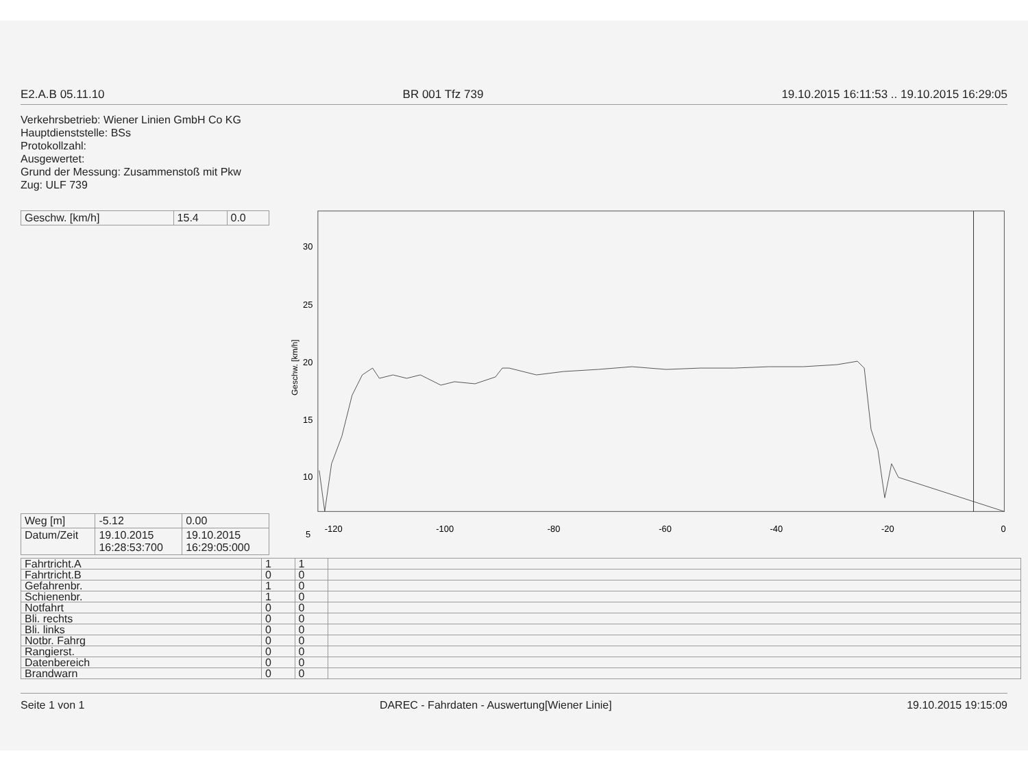E2.A.B 05.11.10 BR 001 Tfz 739 19.10.2015 16:11:53 .. 19.10.2015 16:29:05
Verkehrsbetrieb: Wiener Linien GmbH Co KG
Hauptdienststelle: BSs
Protokollzahl:
Ausgewertet:
Grund der Messung: Zusammenstoß mit Pkw
Zug: ULF 739
| Geschw. [km/h] | 15.4 | 0.0 |
| Weg [m] | -5.12 | 0.00 |
| Datum/Zeit | 19.10.2015 16:28:53:700 | 19.10.2015 16:29:05:000 |
Geschw. [km/h]
30
25
20
15
10
5
-120
-100
-80
-60
-40
-20
0
| Fahrtricht.A | 1 | 1 | |
| Fahrtricht.B | 0 | 0 | |
| Gefahrenbr. | 1 | 0 | |
| Schienenbr. | 1 | 0 | |
| Notfahrt | 0 | 0 | |
| Bli. rechts | 0 | 0 | |
| Bli. links | 0 | 0 | |
| Notbr. Fahrg | 0 | 0 | |
| Rangierst. | 0 | 0 | |
| Datenbereich | 0 | 0 | |
| Brandwarn | 0 | 0 | |
Seite 1 von 1 DAREC - Fahrdaten - Auswertung[Wiener Linie] 19.10.2015 19:15:09